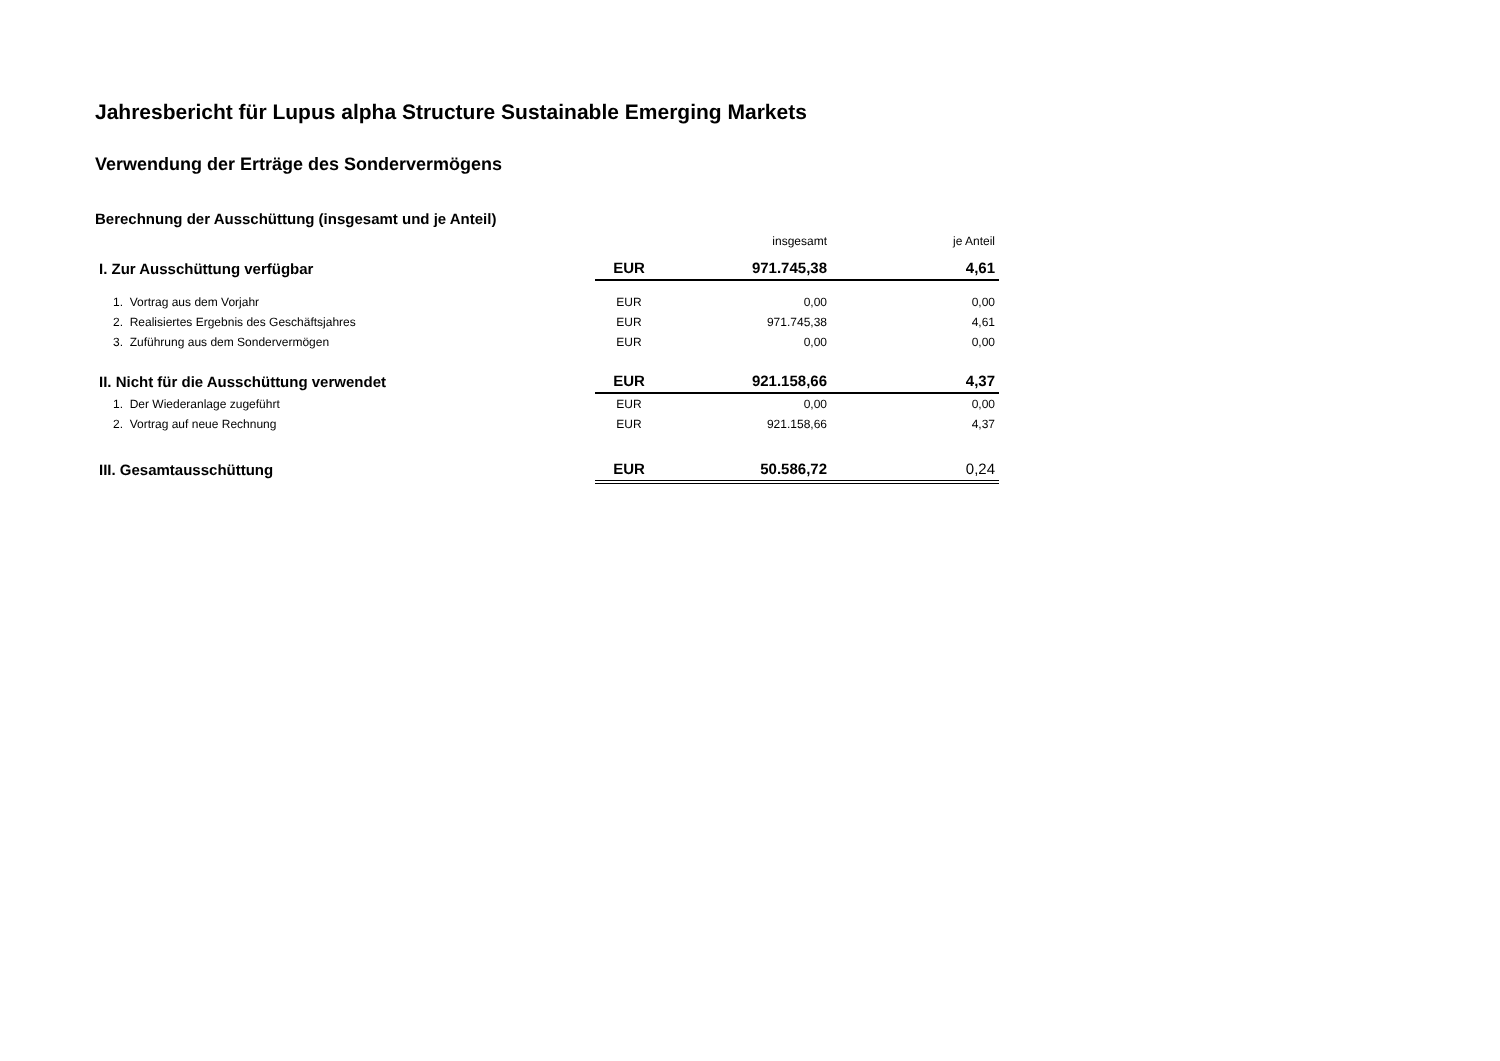Jahresbericht für Lupus alpha Structure Sustainable Emerging Markets
Verwendung der Erträge des Sondervermögens
Berechnung der Ausschüttung (insgesamt und je Anteil)
| | | insgesamt | je Anteil |
| --- | --- | --- | --- |
| I. Zur Ausschüttung verfügbar | EUR | 971.745,38 | 4,61 |
| 1. Vortrag aus dem Vorjahr | EUR | 0,00 | 0,00 |
| 2. Realisiertes Ergebnis des Geschäftsjahres | EUR | 971.745,38 | 4,61 |
| 3. Zuführung aus dem Sondervermögen | EUR | 0,00 | 0,00 |
| II. Nicht für die Ausschüttung verwendet | EUR | 921.158,66 | 4,37 |
| 1. Der Wiederanlage zugeführt | EUR | 0,00 | 0,00 |
| 2. Vortrag auf neue Rechnung | EUR | 921.158,66 | 4,37 |
| III. Gesamtausschüttung | EUR | 50.586,72 | 0,24 |